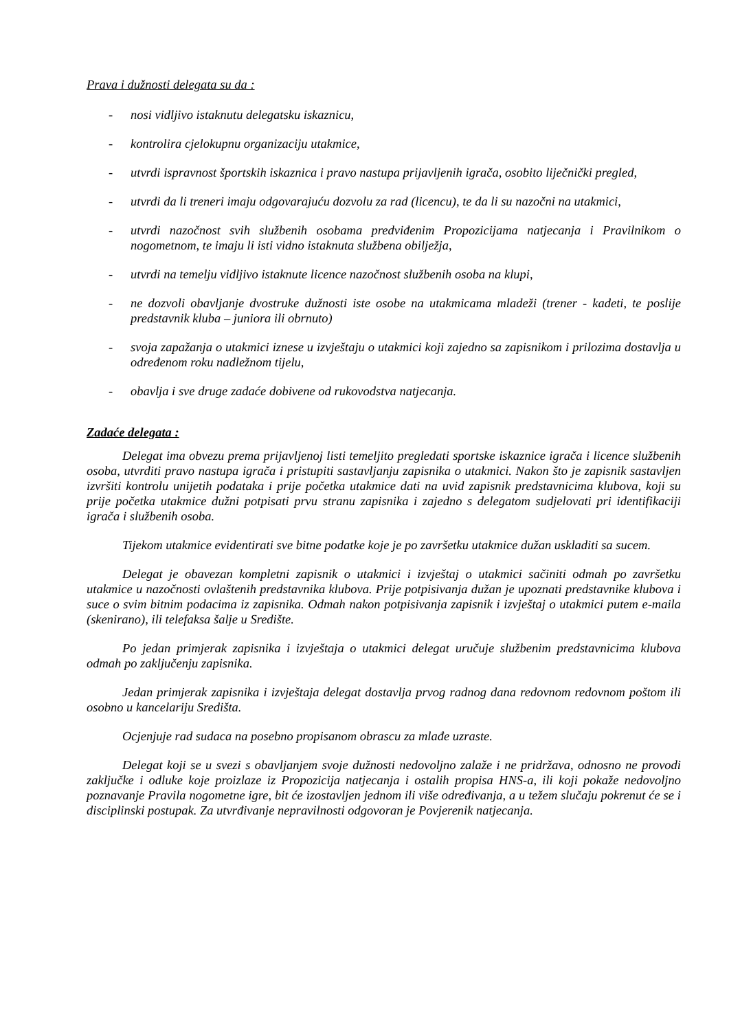Prava i dužnosti delegata su da :
- nosi vidljivo istaknutu delegatsku iskaznicu,
- kontrolira cjelokupnu organizaciju utakmice,
- utvrdi ispravnost športskih iskaznica i pravo nastupa prijavljenih igrača, osobito liječnički pregled,
- utvrdi da li treneri imaju odgovarajuću dozvolu za rad (licencu), te da li su nazočni na utakmici,
- utvrdi nazočnost svih službenih osobama predviđenim Propozicijama natjecanja i Pravilnikom o nogometnom, te imaju li isti vidno istaknuta službena obilježja,
- utvrdi na temelju vidljivo istaknute licence nazočnost službenih osoba na klupi,
- ne dozvoli obavljanje dvostruke dužnosti iste osobe na utakmicama mladeži (trener - kadeti, te poslije predstavnik kluba – juniora ili obrnuto)
- svoja zapažanja o utakmici iznese u izvještaju o utakmici koji zajedno sa zapisnikom i prilozima dostavlja u određenom roku nadležnom tijelu,
- obavlja i sve druge zadaće dobivene od rukovodstva natjecanja.
Zadaće delegata :
Delegat ima obvezu prema prijavljenoj listi temeljito pregledati sportske iskaznice igrača i licence službenih osoba, utvrditi pravo nastupa igrača i pristupiti sastavljanju zapisnika o utakmici. Nakon što je zapisnik sastavljen izvršiti kontrolu unijetih podataka i prije početka utakmice dati na uvid zapisnik predstavnicima klubova, koji su prije početka utakmice dužni potpisati prvu stranu zapisnika i zajedno s delegatom sudjelovati pri identifikaciji igrača i službenih osoba.
Tijekom utakmice evidentirati sve bitne podatke koje je po završetku utakmice dužan uskladiti sa sucem.
Delegat je obavezan kompletni zapisnik o utakmici i izvještaj o utakmici sačiniti odmah po završetku utakmice u nazočnosti ovlaštenih predstavnika klubova. Prije potpisivanja dužan je upoznati predstavnike klubova i suce o svim bitnim podacima iz zapisnika. Odmah nakon potpisivanja zapisnik i izvještaj o utakmici putem e-maila (skenirano), ili telefaksa šalje u Središte.
Po jedan primjerak zapisnika i izvještaja o utakmici delegat uručuje službenim predstavnicima klubova odmah po zaključenju zapisnika.
Jedan primjerak zapisnika i izvještaja delegat dostavlja prvog radnog dana redovnom redovnom poštom ili osobno u kancelariju Središta.
Ocjenjuje rad sudaca na posebno propisanom obrascu za mlađe uzraste.
Delegat koji se u svezi s obavljanjem svoje dužnosti nedovoljno zalaže i ne pridržava, odnosno ne provodi zaključke i odluke koje proizlaze iz Propozicija natjecanja i ostalih propisa HNS-a, ili koji pokaže nedovoljno poznavanje Pravila nogometne igre, bit će izostavljen jednom ili više određivanja, a u težem slučaju pokrenut će se i disciplinski postupak. Za utvrđivanje nepravilnosti odgovoran je Povjerenik natjecanja.